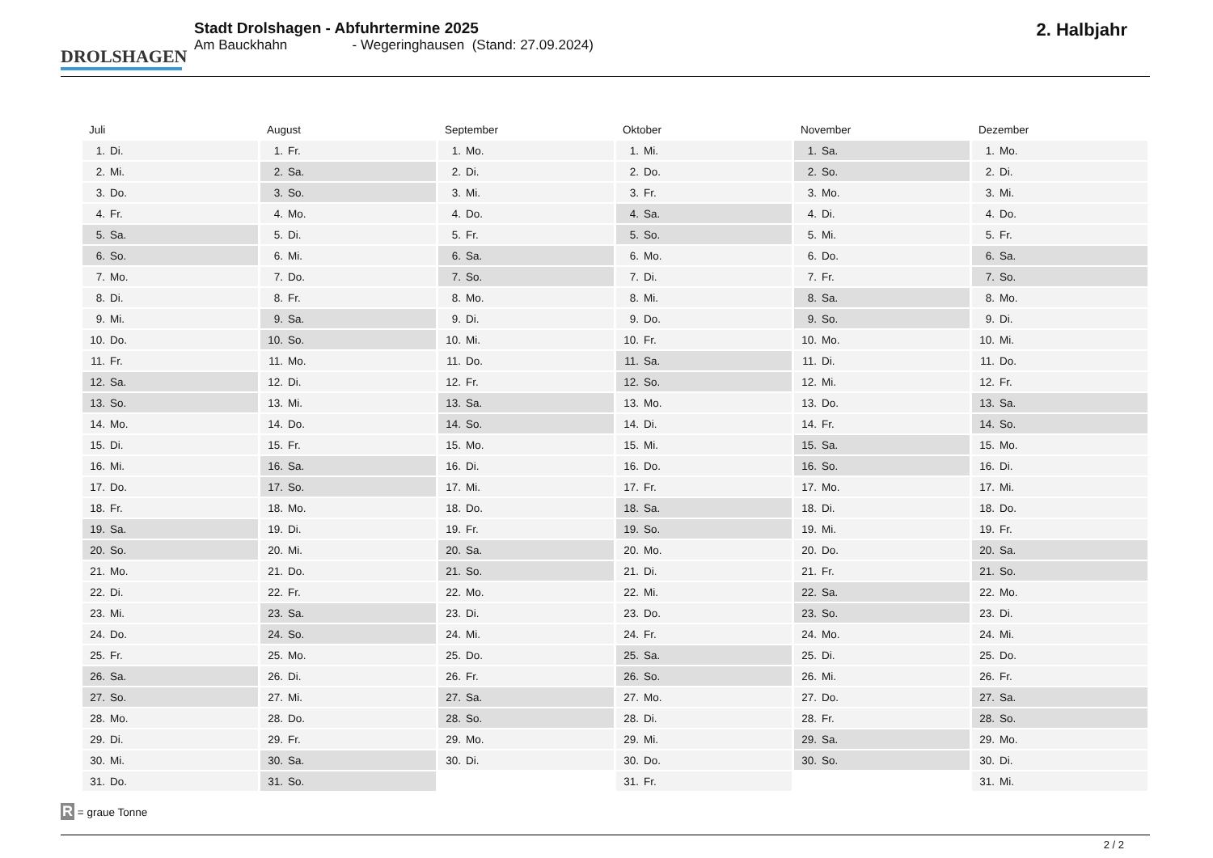DROLSHAGEN
Stadt Drolshagen - Abfuhrtermine 2025
Am Bauckhahn - Wegeringhausen (Stand: 27.09.2024)
2. Halbjahr
Juli
| 1. | Di. |
| 2. | Mi. |
| 3. | Do. |
| 4. | Fr. |
| 5. | Sa. |
| 6. | So. |
| 7. | Mo. |
| 8. | Di. |
| 9. | Mi. |
| 10. | Do. |
| 11. | Fr. |
| 12. | Sa. |
| 13. | So. |
| 14. | Mo. |
| 15. | Di. |
| 16. | Mi. |
| 17. | Do. |
| 18. | Fr. |
| 19. | Sa. |
| 20. | So. |
| 21. | Mo. |
| 22. | Di. |
| 23. | Mi. |
| 24. | Do. |
| 25. | Fr. |
| 26. | Sa. |
| 27. | So. |
| 28. | Mo. |
| 29. | Di. |
| 30. | Mi. |
| 31. | Do. |
August
| 1. | Fr. |
| 2. | Sa. |
| 3. | So. |
| 4. | Mo. |
| 5. | Di. |
| 6. | Mi. |
| 7. | Do. |
| 8. | Fr. |
| 9. | Sa. |
| 10. | So. |
| 11. | Mo. |
| 12. | Di. |
| 13. | Mi. |
| 14. | Do. |
| 15. | Fr. |
| 16. | Sa. |
| 17. | So. |
| 18. | Mo. |
| 19. | Di. |
| 20. | Mi. |
| 21. | Do. |
| 22. | Fr. |
| 23. | Sa. |
| 24. | So. |
| 25. | Mo. |
| 26. | Di. |
| 27. | Mi. |
| 28. | Do. |
| 29. | Fr. |
| 30. | Sa. |
| 31. | So. |
September
| 1. | Mo. |
| 2. | Di. |
| 3. | Mi. |
| 4. | Do. |
| 5. | Fr. |
| 6. | Sa. |
| 7. | So. |
| 8. | Mo. |
| 9. | Di. |
| 10. | Mi. |
| 11. | Do. |
| 12. | Fr. |
| 13. | Sa. |
| 14. | So. |
| 15. | Mo. |
| 16. | Di. |
| 17. | Mi. |
| 18. | Do. |
| 19. | Fr. |
| 20. | Sa. |
| 21. | So. |
| 22. | Mo. |
| 23. | Di. |
| 24. | Mi. |
| 25. | Do. |
| 26. | Fr. |
| 27. | Sa. |
| 28. | So. |
| 29. | Mo. |
| 30. | Di. |
Oktober
| 1. | Mi. |
| 2. | Do. |
| 3. | Fr. |
| 4. | Sa. |
| 5. | So. |
| 6. | Mo. |
| 7. | Di. |
| 8. | Mi. |
| 9. | Do. |
| 10. | Fr. |
| 11. | Sa. |
| 12. | So. |
| 13. | Mo. |
| 14. | Di. |
| 15. | Mi. |
| 16. | Do. |
| 17. | Fr. |
| 18. | Sa. |
| 19. | So. |
| 20. | Mo. |
| 21. | Di. |
| 22. | Mi. |
| 23. | Do. |
| 24. | Fr. |
| 25. | Sa. |
| 26. | So. |
| 27. | Mo. |
| 28. | Di. |
| 29. | Mi. |
| 30. | Do. |
| 31. | Fr. |
November
| 1. | Sa. |
| 2. | So. |
| 3. | Mo. |
| 4. | Di. |
| 5. | Mi. |
| 6. | Do. |
| 7. | Fr. |
| 8. | Sa. |
| 9. | So. |
| 10. | Mo. |
| 11. | Di. |
| 12. | Mi. |
| 13. | Do. |
| 14. | Fr. |
| 15. | Sa. |
| 16. | So. |
| 17. | Mo. |
| 18. | Di. |
| 19. | Mi. |
| 20. | Do. |
| 21. | Fr. |
| 22. | Sa. |
| 23. | So. |
| 24. | Mo. |
| 25. | Di. |
| 26. | Mi. |
| 27. | Do. |
| 28. | Fr. |
| 29. | Sa. |
| 30. | So. |
Dezember
| 1. | Mo. |
| 2. | Di. |
| 3. | Mi. |
| 4. | Do. |
| 5. | Fr. |
| 6. | Sa. |
| 7. | So. |
| 8. | Mo. |
| 9. | Di. |
| 10. | Mi. |
| 11. | Do. |
| 12. | Fr. |
| 13. | Sa. |
| 14. | So. |
| 15. | Mo. |
| 16. | Di. |
| 17. | Mi. |
| 18. | Do. |
| 19. | Fr. |
| 20. | Sa. |
| 21. | So. |
| 22. | Mo. |
| 23. | Di. |
| 24. | Mi. |
| 25. | Do. |
| 26. | Fr. |
| 27. | Sa. |
| 28. | So. |
| 29. | Mo. |
| 30. | Di. |
| 31. | Mi. |
R = graue Tonne
2 / 2